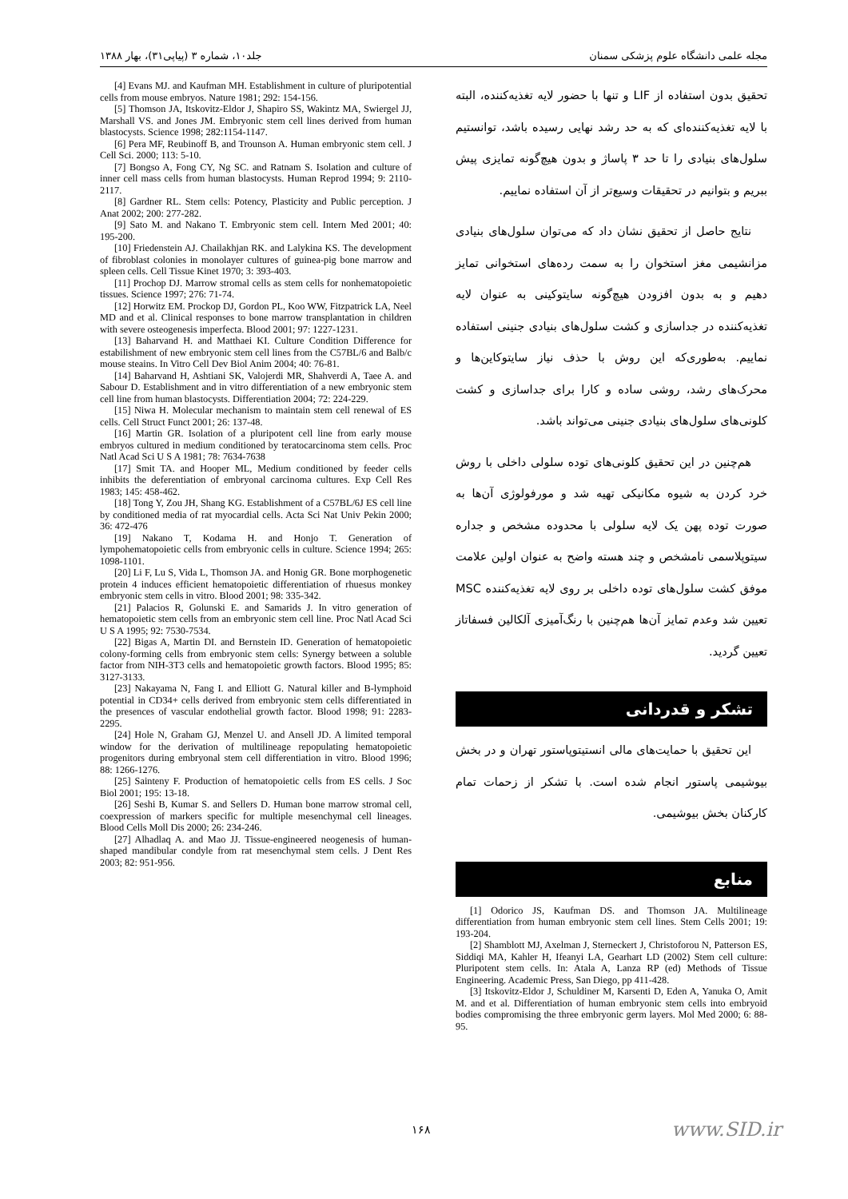مجله علمی دانشگاه علوم پزشکی سمنان جلد۱۰، شماره ۳ (پیاپی۳۱)، بهار ۱۳۸۸
تحقیق بدون استفاده از LIF و تنها با حضور لایه تغذیه‌کننده، البته با لایه تغذیه‌کننده‌ای که به حد رشد نهایی رسیده باشد، توانستیم سلول‌های بنیادی را تا حد ۳ پاساژ و بدون هیچ‌گونه تمایزی پیش ببریم و بتوانیم در تحقیقات وسیع‌تر از آن استفاده نماییم.
نتایج حاصل از تحقیق نشان داد که می‌توان سلول‌های بنیادی مزانشیمی مغز استخوان را به سمت رده‌های استخوانی تمایز دهیم و به بدون افزودن هیچ‌گونه سایتوکینی به عنوان لایه تغذیه‌کننده در جداسازی و کشت سلول‌های بنیادی جنینی استفاده نماییم. به‌طوری‌که این روش با حذف نیاز سایتوکاین‌ها و محرک‌های رشد، روشی ساده و کارا برای جداسازی و کشت کلونی‌های سلول‌های بنیادی جنینی می‌تواند باشد.
هم‌چنین در این تحقیق کلونی‌های توده سلولی داخلی با روش خرد کردن به شیوه مکانیکی تهیه شد و مورفولوژی آن‌ها به صورت توده پهن یک لایه سلولی با محدوده مشخص و جداره سیتوپلاسمی نامشخص و چند هسته واضح به عنوان اولین علامت موفق کشت سلول‌های توده داخلی بر روی لایه تغذیه‌کننده MSC تعیین شد وعدم تمایز آن‌ها هم‌چنین با رنگ‌آمیزی آلکالین فسفاتاز تعیین گردید.
تشکر و قدردانی
این تحقیق با حمایت‌های مالی انستیتوپاستور تهران و در بخش بیوشیمی پاستور انجام شده است. با تشکر از زحمات تمام کارکنان بخش بیوشیمی.
منابع
[1] Odorico JS, Kaufman DS. and Thomson JA. Multilineage differentiation from human embryonic stem cell lines. Stem Cells 2001; 19: 193-204.
[2] Shamblott MJ, Axelman J, Sterneckert J, Christoforou N, Patterson ES, Siddiqi MA, Kahler H, Ifeanyi LA, Gearhart LD (2002) Stem cell culture: Pluripotent stem cells. In: Atala A, Lanza RP (ed) Methods of Tissue Engineering. Academic Press, San Diego, pp 411-428.
[3] Itskovitz-Eldor J, Schuldiner M, Karsenti D, Eden A, Yanuka O, Amit M. and et al. Differentiation of human embryonic stem cells into embryoid bodies compromising the three embryonic germ layers. Mol Med 2000; 6: 88-95.
[4] Evans MJ. and Kaufman MH. Establishment in culture of pluripotential cells from mouse embryos. Nature 1981; 292: 154-156.
[5] Thomson JA, Itskovitz-Eldor J, Shapiro SS, Wakintz MA, Swiergel JJ, Marshall VS. and Jones JM. Embryonic stem cell lines derived from human blastocysts. Science 1998; 282:1154-1147.
[6] Pera MF, Reubinoff B, and Trounson A. Human embryonic stem cell. J Cell Sci. 2000; 113: 5-10.
[7] Bongso A, Fong CY, Ng SC. and Ratnam S. Isolation and culture of inner cell mass cells from human blastocysts. Human Reprod 1994; 9: 2110-2117.
[8] Gardner RL. Stem cells: Potency, Plasticity and Public perception. J Anat 2002; 200: 277-282.
[9] Sato M. and Nakano T. Embryonic stem cell. Intern Med 2001; 40: 195-200.
[10] Friedenstein AJ. Chailakhjan RK. and Lalykina KS. The development of fibroblast colonies in monolayer cultures of guinea-pig bone marrow and spleen cells. Cell Tissue Kinet 1970; 3: 393-403.
[11] Prochop DJ. Marrow stromal cells as stem cells for nonhematopoietic tissues. Science 1997; 276: 71-74.
[12] Horwitz EM. Prockop DJ, Gordon PL, Koo WW, Fitzpatrick LA, Neel MD and et al. Clinical responses to bone marrow transplantation in children with severe osteogenesis imperfecta. Blood 2001; 97: 1227-1231.
[13] Baharvand H. and Matthaei KI. Culture Condition Difference for estabilishment of new embryonic stem cell lines from the C57BL/6 and Balb/c mouse steains. In Vitro Cell Dev Biol Anim 2004; 40: 76-81.
[14] Baharvand H, Ashtiani SK, Valojerdi MR, Shahverdi A, Taee A. and Sabour D. Establishment and in vitro differentiation of a new embryonic stem cell line from human blastocysts. Differentiation 2004; 72: 224-229.
[15] Niwa H. Molecular mechanism to maintain stem cell renewal of ES cells. Cell Struct Funct 2001; 26: 137-48.
[16] Martin GR. Isolation of a pluripotent cell line from early mouse embryos cultured in medium conditioned by teratocarcinoma stem cells. Proc Natl Acad Sci U S A 1981; 78: 7634-7638
[17] Smit TA. and Hooper ML, Medium conditioned by feeder cells inhibits the deferentiation of embryonal carcinoma cultures. Exp Cell Res 1983; 145: 458-462.
[18] Tong Y, Zou JH, Shang KG. Establishment of a C57BL/6J ES cell line by conditioned media of rat myocardial cells. Acta Sci Nat Univ Pekin 2000; 36: 472-476
[19] Nakano T, Kodama H. and Honjo T. Generation of lympohematopoietic cells from embryonic cells in culture. Science 1994; 265: 1098-1101.
[20] Li F, Lu S, Vida L, Thomson JA. and Honig GR. Bone morphogenetic protein 4 induces efficient hematopoietic differentiation of rhuesus monkey embryonic stem cells in vitro. Blood 2001; 98: 335-342.
[21] Palacios R, Golunski E. and Samarids J. In vitro generation of hematopoietic stem cells from an embryonic stem cell line. Proc Natl Acad Sci U S A 1995; 92: 7530-7534.
[22] Bigas A, Martin DI. and Bernstein ID. Generation of hematopoietic colony-forming cells from embryonic stem cells: Synergy between a soluble factor from NIH-3T3 cells and hematopoietic growth factors. Blood 1995; 85: 3127-3133.
[23] Nakayama N, Fang I. and Elliott G. Natural killer and B-lymphoid potential in CD34+ cells derived from embryonic stem cells differentiated in the presences of vascular endothelial growth factor. Blood 1998; 91: 2283-2295.
[24] Hole N, Graham GJ, Menzel U. and Ansell JD. A limited temporal window for the derivation of multilineage repopulating hematopoietic progenitors during embryonal stem cell differentiation in vitro. Blood 1996; 88: 1266-1276.
[25] Sainteny F. Production of hematopoietic cells from ES cells. J Soc Biol 2001; 195: 13-18.
[26] Seshi B, Kumar S. and Sellers D. Human bone marrow stromal cell, coexpression of markers specific for multiple mesenchymal cell lineages. Blood Cells Moll Dis 2000; 26: 234-246.
[27] Alhadlaq A. and Mao JJ. Tissue-engineered neogenesis of human-shaped mandibular condyle from rat mesenchymal stem cells. J Dent Res 2003; 82: 951-956.
۱۶۸ www.SID.ir